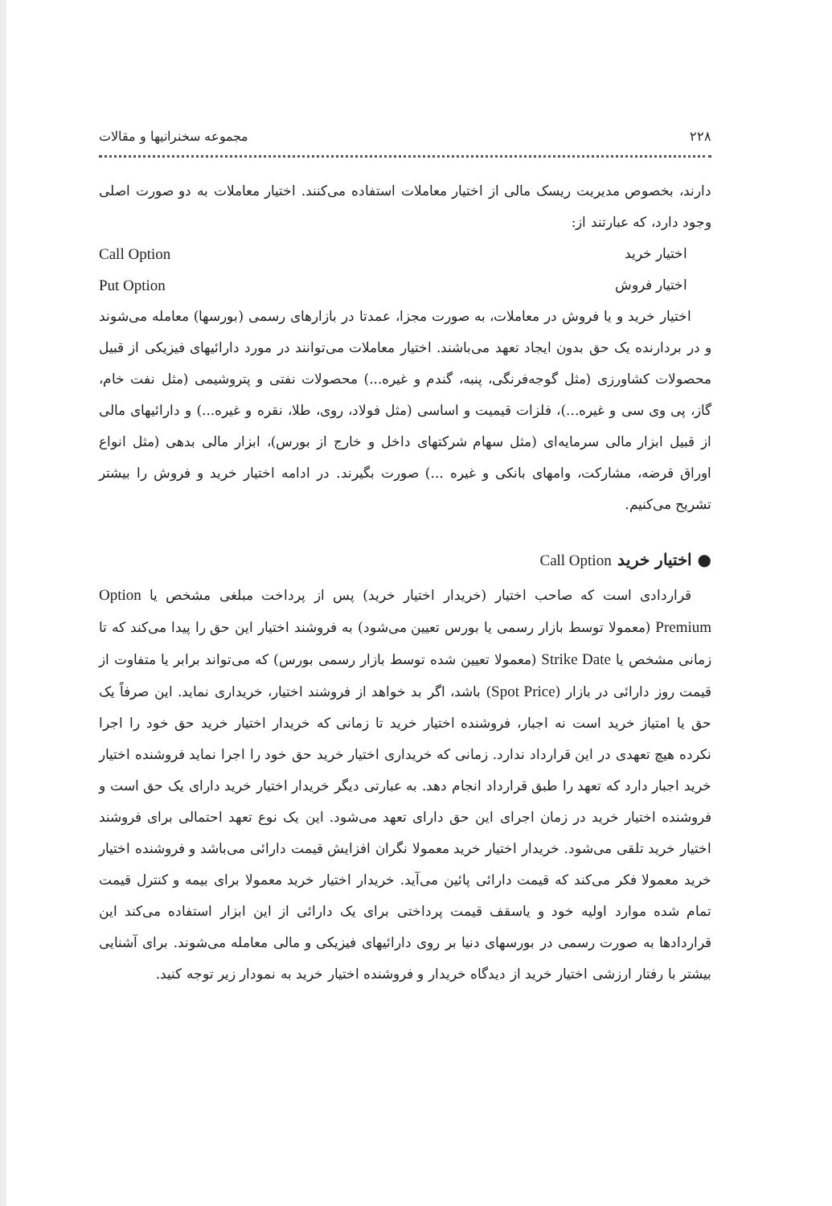۲۲۸ مجموعه سخنرانیها و مقالات
دارند، بخصوص مدیریت ریسک مالی از اختیار معاملات استفاده می‌کنند. اختیار معاملات به دو صورت اصلی وجود دارد، که عبارتند از:
اختیار خرید Call Option
اختیار فروش Put Option
اختیار خرید و یا فروش در معاملات، به صورت مجزا، عمدتا در بازارهای رسمی (بورسها) معامله می‌شوند و در بردارنده یک حق بدون ایجاد تعهد می‌باشند. اختیار معاملات می‌توانند در مورد دارائیهای فیزیکی از قبیل محصولات کشاورزی (مثل گوجه‌فرنگی، پنبه، گندم و غیره...) محصولات نفتی و پتروشیمی (مثل نفت خام، گاز، پی وی سی و غیره...)، فلزات قیمیت و اساسی (مثل فولاد، روی، طلا، نقره و غیره...) و دارائیهای مالی از قبیل ابزار مالی سرمایه‌ای (مثل سهام شرکتهای داخل و خارج از بورس)، ابزار مالی بدهی (مثل انواع اوراق قرضه، مشارکت، وامهای بانکی و غیره ...) صورت بگیرند. در ادامه اختیار خرید و فروش را بیشتر تشریح می‌کنیم.
● اختیار خرید Call Option
قراردادی است که صاحب اختیار (خریدار اختیار خرید) پس از پرداخت مبلغی مشخص یا Option Premium (معمولا توسط بازار رسمی یا بورس تعیین می‌شود) به فروشند اختیار این حق را پیدا می‌کند که تا زمانی مشخص یا Strike Date (معمولا تعیین شده توسط بازار رسمی بورس) که می‌تواند برابر یا متفاوت از قیمت روز دارائی در بازار (Spot Price) باشد، اگر بد خواهد از فروشند اختیار، خریداری نماید. این صرفاً یک حق یا امتیاز خرید است نه اجبار، فروشنده اختیار خرید تا زمانی که خریدار اختیار خرید حق خود را اجرا نکرده هیچ تعهدی در این قرارداد ندارد. زمانی که خریداری اختیار خرید حق خود را اجرا نماید فروشنده اختیار خرید اجبار دارد که تعهد را طبق قرارداد انجام دهد. به عبارتی دیگر خریدار اختیار خرید دارای یک حق است و فروشنده اختیار خرید در زمان اجرای این حق دارای تعهد می‌شود. این یک نوع تعهد احتمالی برای فروشند اختیار خرید تلقی می‌شود. خریدار اختیار خرید معمولا نگران افزایش قیمت دارائی می‌باشد و فروشنده اختیار خرید معمولا فکر می‌کند که قیمت دارائی پائین می‌آید. خریدار اختیار خرید معمولا برای بیمه و کنترل قیمت تمام شده موارد اولیه خود و یاسقف قیمت پرداختی برای یک دارائی از این ابزار استفاده می‌کند این قراردادها به صورت رسمی در بورسهای دنیا بر روی دارائیهای فیزیکی و مالی معامله می‌شوند. برای آشنایی بیشتر با رفتار ارزشی اختیار خرید از دیدگاه خریدار و فروشنده اختیار خرید به نمودار زیر توجه کنید.